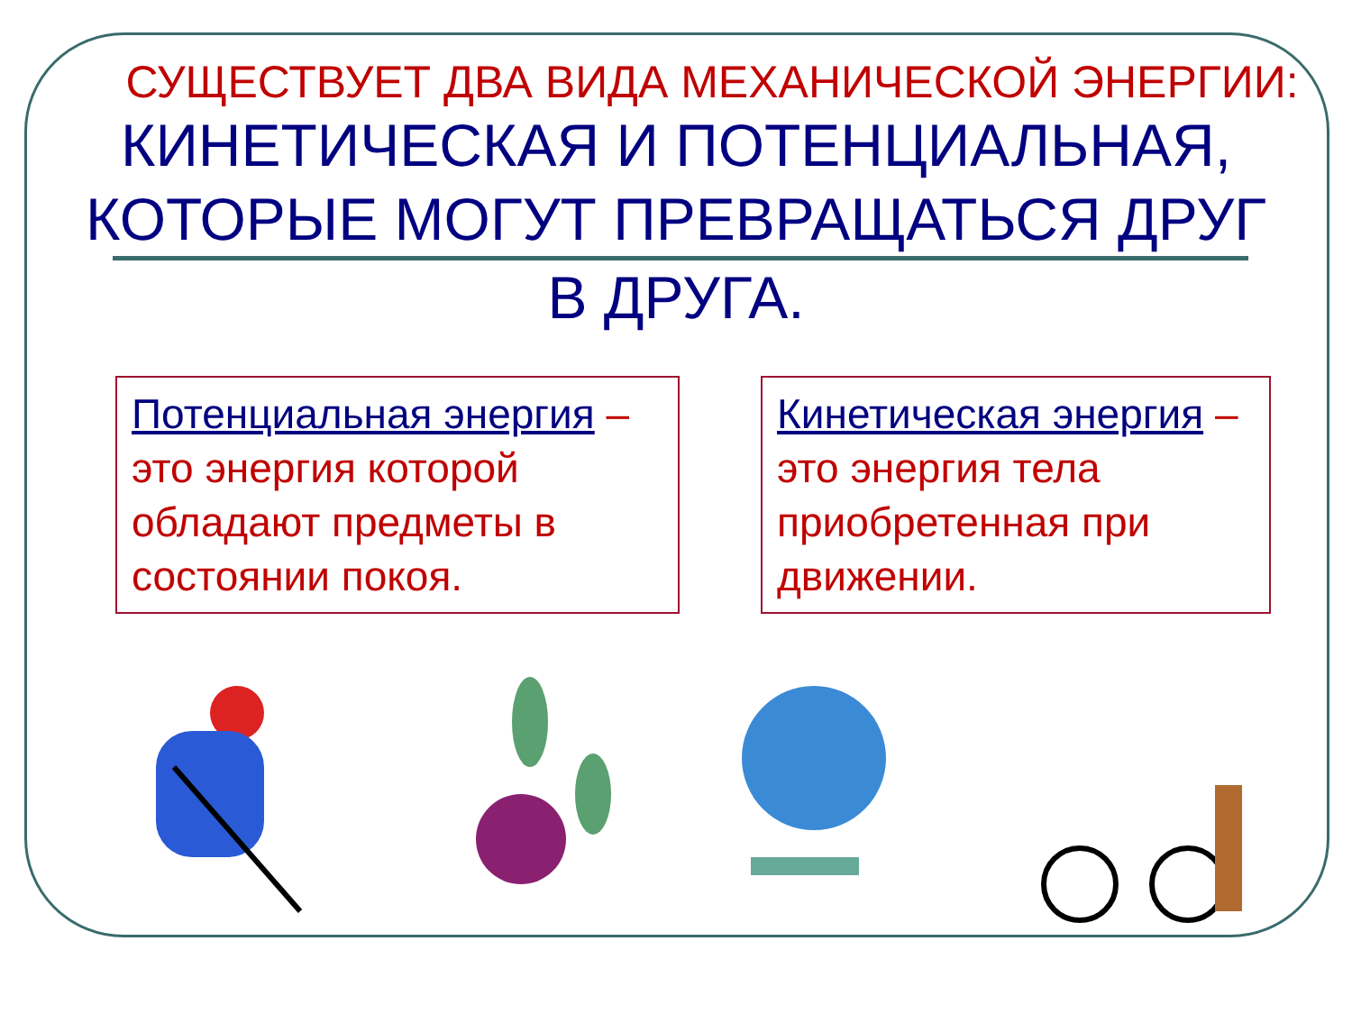СУЩЕСТВУЕТ ДВА ВИДА МЕХАНИЧЕСКОЙ ЭНЕРГИИ:
КИНЕТИЧЕСКАЯ И ПОТЕНЦИАЛЬНАЯ, КОТОРЫЕ МОГУТ ПРЕВРАЩАТЬСЯ ДРУГ
В ДРУГА.
Потенциальная энергия – это энергия которой обладают предметы в состоянии покоя.
Кинетическая энергия – это энергия тела приобретенная при движении.